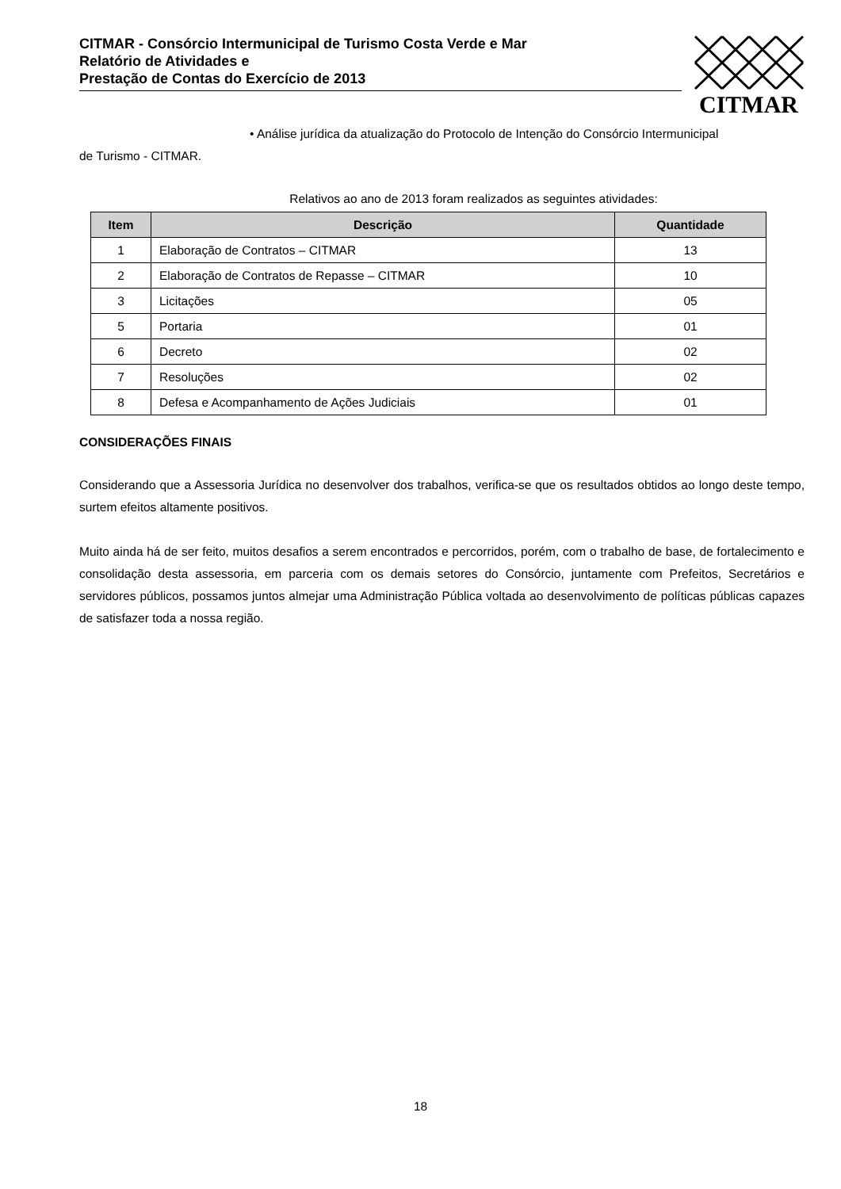CITMAR - Consórcio Intermunicipal de Turismo Costa Verde e Mar
Relatório de Atividades e
Prestação de Contas do Exercício de 2013
CITMAR
• Análise jurídica da atualização do Protocolo de Intenção do Consórcio Intermunicipal
de Turismo - CITMAR.
Relativos ao ano de 2013 foram realizados as seguintes atividades:
| Item | Descrição | Quantidade |
| --- | --- | --- |
| 1 | Elaboração de Contratos – CITMAR | 13 |
| 2 | Elaboração de Contratos de Repasse – CITMAR | 10 |
| 3 | Licitações | 05 |
| 5 | Portaria | 01 |
| 6 | Decreto | 02 |
| 7 | Resoluções | 02 |
| 8 | Defesa e Acompanhamento de Ações Judiciais | 01 |
CONSIDERAÇÕES FINAIS
Considerando que a Assessoria Jurídica no desenvolver dos trabalhos, verifica-se que os resultados obtidos ao longo deste tempo, surtem efeitos altamente positivos.
Muito ainda há de ser feito, muitos desafios a serem encontrados e percorridos, porém, com o trabalho de base, de fortalecimento e consolidação desta assessoria, em parceria com os demais setores do Consórcio, juntamente com Prefeitos, Secretários e servidores públicos, possamos juntos almejar uma Administração Pública voltada ao desenvolvimento de políticas públicas capazes de satisfazer toda a nossa região.
18